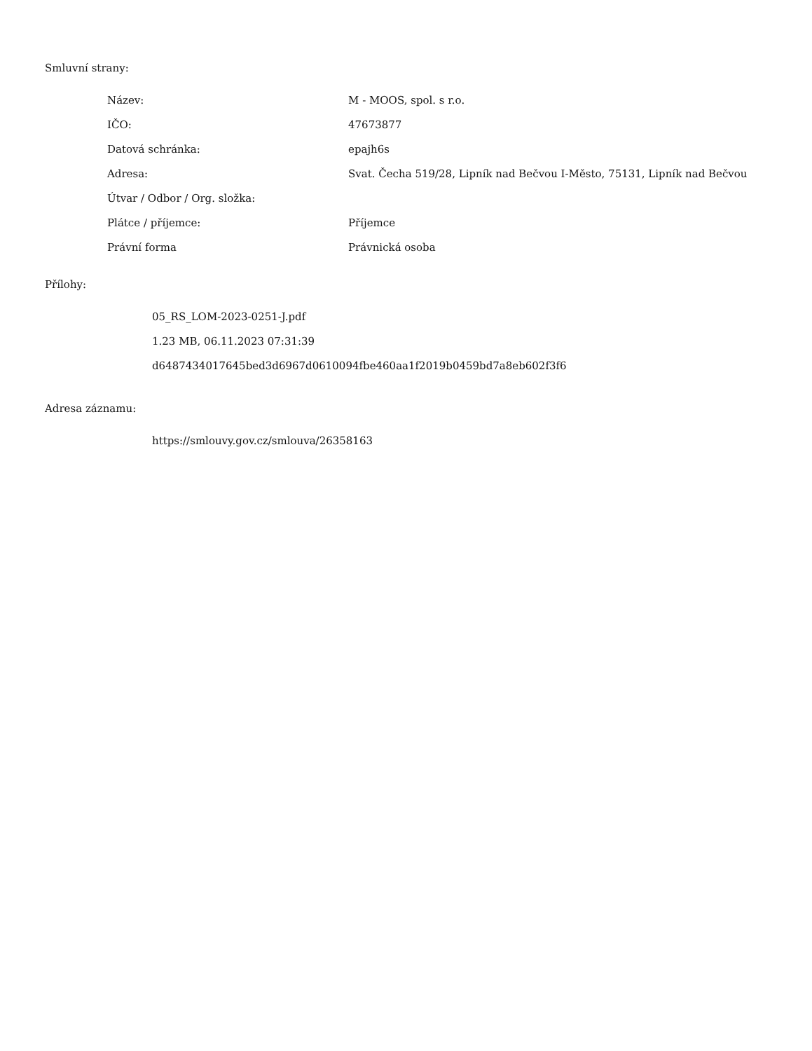Smluvní strany:
| Název: | M - MOOS, spol. s r.o. |
| IČO: | 47673877 |
| Datová schránka: | epajh6s |
| Adresa: | Svat. Čecha 519/28, Lipník nad Bečvou I-Město, 75131, Lipník nad Bečvou |
| Útvar / Odbor / Org. složka: | |
| Plátce / příjemce: | Příjemce |
| Právní forma | Právnická osoba |
Přílohy:
05_RS_LOM-2023-0251-J.pdf
1.23 MB, 06.11.2023 07:31:39
d6487434017645bed3d6967d0610094fbe460aa1f2019b0459bd7a8eb602f3f6
Adresa záznamu:
https://smlouvy.gov.cz/smlouva/26358163